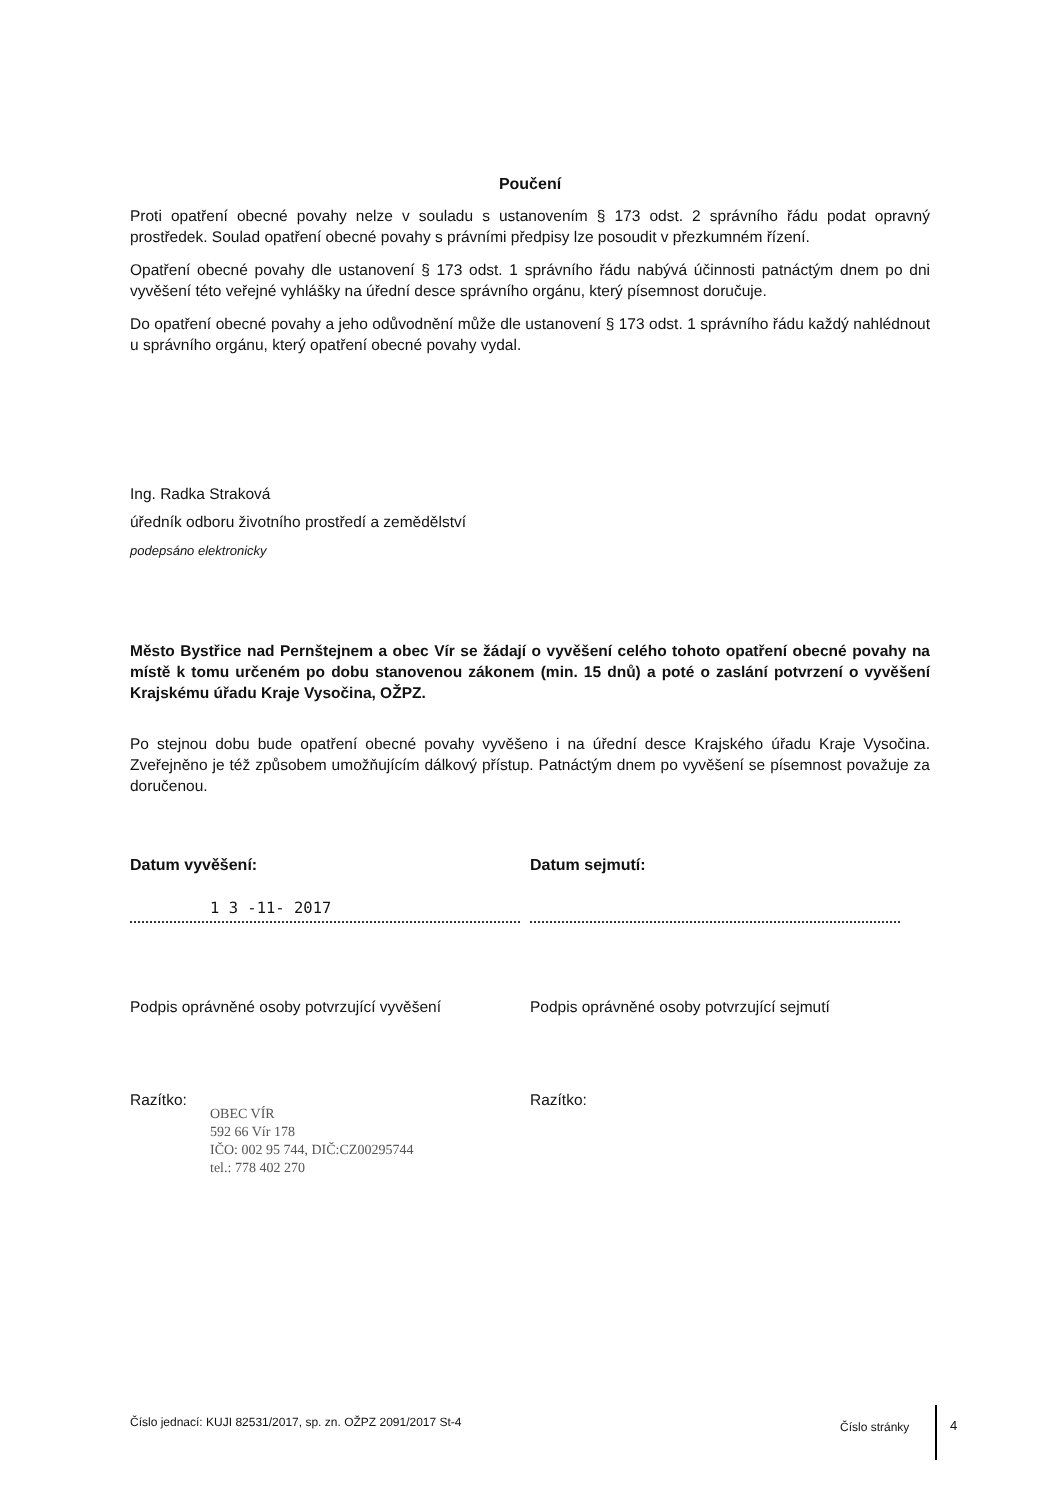Poučení
Proti opatření obecné povahy nelze v souladu s ustanovením § 173 odst. 2 správního řádu podat opravný prostředek. Soulad opatření obecné povahy s právními předpisy lze posoudit v přezkumném řízení.
Opatření obecné povahy dle ustanovení § 173 odst. 1 správního řádu nabývá účinnosti patnáctým dnem po dni vyvěšení této veřejné vyhlášky na úřední desce správního orgánu, který písemnost doručuje.
Do opatření obecné povahy a jeho odůvodnění může dle ustanovení § 173 odst. 1 správního řádu každý nahlédnout u správního orgánu, který opatření obecné povahy vydal.
Ing. Radka Straková
úředník odboru životního prostředí a zemědělství
podepsáno elektronicky
Město Bystřice nad Pernštejnem a obec Vír se žádají o vyvěšení celého tohoto opatření obecné povahy na místě k tomu určeném po dobu stanovenou zákonem (min. 15 dnů) a poté o zaslání potvrzení o vyvěšení Krajskému úřadu Kraje Vysočina, OŽPZ.
Po stejnou dobu bude opatření obecné povahy vyvěšeno i na úřední desce Krajského úřadu Kraje Vysočina. Zveřejněno je též způsobem umožňujícím dálkový přístup. Patnáctým dnem po vyvěšení se písemnost považuje za doručenou.
Datum vyvěšení: Datum sejmutí:
1 3 -11- 2017
Podpis oprávněné osoby potvrzující vyvěšení Podpis oprávněné osoby potvrzující sejmutí
Razítko:
OBEC VÍR
592 66 Vír 178
IČO: 002 95 744, DIČ:CZ00295744
tel.: 778 402 270
Razítko:
Číslo jednací: KUJI 82531/2017, sp. zn. OŽPZ 2091/2017 St-4
Číslo stránky 4